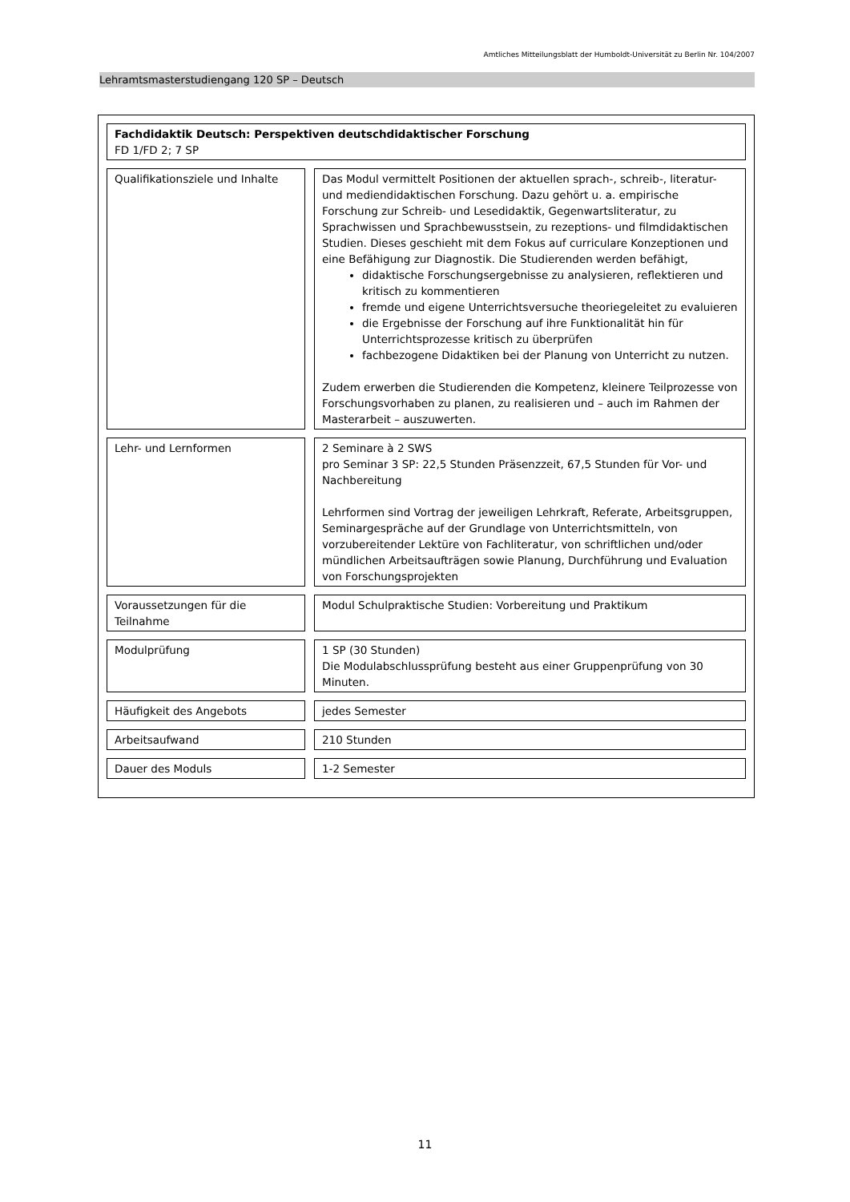Amtliches Mitteilungsblatt der Humboldt-Universität zu Berlin Nr. 104/2007
Lehramtsmasterstudiengang 120 SP – Deutsch
Fachdidaktik Deutsch: Perspektiven deutschdidaktischer Forschung
FD 1/FD 2; 7 SP
Qualifikationsziele und Inhalte
Das Modul vermittelt Positionen der aktuellen sprach-, schreib-, literatur- und mediendidaktischen Forschung. Dazu gehört u. a. empirische Forschung zur Schreib- und Lesedidaktik, Gegenwartsliteratur, zu Sprachwissen und Sprachbewusstsein, zu rezeptions- und filmdidaktischen Studien. Dieses geschieht mit dem Fokus auf curriculare Konzeptionen und eine Befähigung zur Diagnostik. Die Studierenden werden befähigt,
didaktische Forschungsergebnisse zu analysieren, reflektieren und kritisch zu kommentieren
fremde und eigene Unterrichtsversuche theoriegeleitet zu evaluieren
die Ergebnisse der Forschung auf ihre Funktionalität hin für Unterrichtsprozesse kritisch zu überprüfen
fachbezogene Didaktiken bei der Planung von Unterricht zu nutzen.
Zudem erwerben die Studierenden die Kompetenz, kleinere Teilprozesse von Forschungsvorhaben zu planen, zu realisieren und – auch im Rahmen der Masterarbeit – auszuwerten.
Lehr- und Lernformen 2 Seminare à 2 SWS
pro Seminar 3 SP: 22,5 Stunden Präsenzzeit, 67,5 Stunden für Vor- und Nachbereitung
Lehrformen sind Vortrag der jeweiligen Lehrkraft, Referate, Arbeitsgruppen, Seminargespräche auf der Grundlage von Unterrichtsmitteln, von vorzubereitender Lektüre von Fachliteratur, von schriftlichen und/oder mündlichen Arbeitsaufträgen sowie Planung, Durchführung und Evaluation von Forschungsprojekten
Voraussetzungen für die Teilnahme
Modul Schulpraktische Studien: Vorbereitung und Praktikum
Modulprüfung 1 SP (30 Stunden)
Die Modulabschlussprüfung besteht aus einer Gruppenprüfung von 30 Minuten.
Häufigkeit des Angebots jedes Semester
Arbeitsaufwand 210 Stunden
Dauer des Moduls 1-2 Semester
11